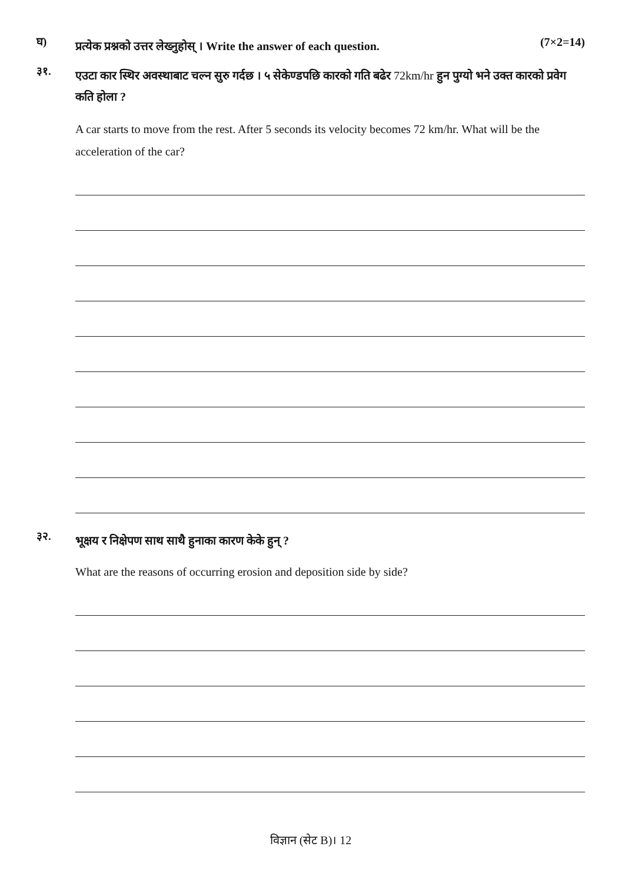घ)
प्रत्येक प्रश्नको उत्तर लेख्नुहोस् । Write the answer of each question.
(7×2=14)
३१.
एउटा कार स्थिर अवस्थाबाट चल्न सुरु गर्दछ । ५ सेकेण्डपछि कारको गति बढेर 72km/hr हुन पुग्यो भने उक्त कारको प्रवेग कति होला ?
A car starts to move from the rest. After 5 seconds its velocity becomes 72 km/hr. What will be the acceleration of the car?
३२.
भूक्षय र निक्षेपण साथ साथै हुनाका कारण केके हुन् ?
What are the reasons of occurring erosion and deposition side by side?
विज्ञान (सेट B)। 12